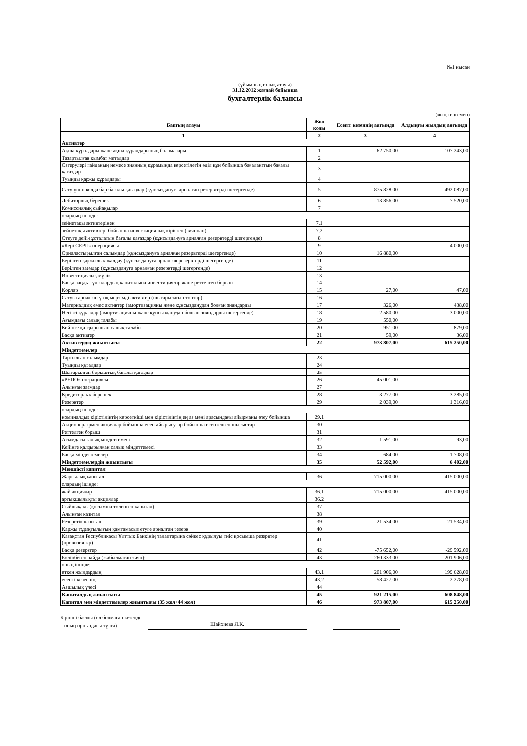№1 нысан
(ұйымның толық атауы)
31.12.2012 жағдай бойынша
бухгалтерлік балансы
(мың теңгемен)
| Баптың атауы | Жол коды | Есепті кезеңнің аяғында | Алдыңғы жылдың аяғында |
| --- | --- | --- | --- |
| 1 | 2 | 3 | 4 |
| Активтер | | | |
| Ақша құралдары және ақша құралдарының баламалары | 1 | 62 750,00 | 107 243,00 |
| Тазартылған қымбат металдар | 2 | | |
| Өзгерулері пайданың немесе зиянның құрамында көрсетілетін әділ құн бойынша бағаланатын бағалы қағаздар | 3 | | |
| Туынды қаржы құралдары | 4 | | |
| Сату үшін қолда бар бағалы қағаздар (құнсыздануға арналған резервтерді шегергенде) | 5 | 875 828,00 | 492 087,00 |
| Дебиторлық берешек | 6 | 13 856,00 | 7 520,00 |
| Комиссиялық сыйақылар | 7 | | |
| олардың ішінде: | | | |
| зейнетақы активтерінен | 7.1 | | |
| зейнетақы активтері бойынша инвестициялық кірістен (зияннан) | 7.2 | | |
| Өтеуге дейін ұсталатын бағалы қағаздар (құнсыздануға арналған резервтерді шегергенде) | 8 | | |
| «Кері СЕРП» операциясы | 9 | | 4 000,00 |
| Орналастырылған салымдар (құнсыздануға арналған резервтерді шегергенде) | 10 | 16 880,00 | |
| Берілген қаржылық жалдау (құнсыздануға арналған резервтерді шегергенде) | 11 | | |
| Берілген заемдар (құнсыздануға арналған резервтерді шегергенде) | 12 | | |
| Инвестициялық мүлік | 13 | | |
| Басқа заңды тұлғалардың капиталына инвестициялар және реттелген борыш | 14 | | |
| Қорлар | 15 | 27,00 | 47,00 |
| Сатуға арналған ұзақ мерзімді активтер (шығарылатын топтар) | 16 | | |
| Материалдық емес активтер (амортизацияны және құнсызданудан болған зияндарды | 17 | 326,00 | 438,00 |
| Негізгі құралдар (амортизацияны және құнсызданудан болған зияндарды шегергенде) | 18 | 2 580,00 | 3 000,00 |
| Ағымдағы салық талабы | 19 | 550,00 | |
| Кейінге қалдырылған салық талабы | 20 | 951,00 | 879,00 |
| Басқа активтер | 21 | 59,00 | 36,00 |
| Активтердің жиынтығы | 22 | 973 807,00 | 615 250,00 |
| Міндеттемелер | | | |
| Тартылған салымдар | 23 | | |
| Туынды құралдар | 24 | | |
| Шығарылған борыштық бағалы қағаздар | 25 | | |
| «РЕПО» операциясы | 26 | 45 001,00 | |
| Алынған заемдар | 27 | | |
| Кредиторлық берешек | 28 | 3 277,00 | 3 285,00 |
| Резервтер | 29 | 2 039,00 | 1 316,00 |
| олардың ішінде: | | | |
| номиналдық кірістіліктің көрсеткіші мен кірістіліктің ең аз мәні арасындағы айырманы өтеу бойынша | 29.1 | | |
| Акционерлермен акциялар бойынша есеп айырысулар бойынша есептелген шығыстар | 30 | | |
| Реттелген борыш | 31 | | |
| Ағымдағы салық міндеттемесі | 32 | 1 591,00 | 93,00 |
| Кейінге қалдырылған салық міндеттемесі | 33 | | |
| Басқа міндеттемелер | 34 | 684,00 | 1 708,00 |
| Міндеттемелердің жиынтығы | 35 | 52 592,00 | 6 402,00 |
| Меншікті капитал | | | |
| Жарғылық капитал | 36 | 715 000,00 | 415 000,00 |
| олардың ішінде: | | | |
| жай акциялар | 36.1 | 715 000,00 | 415 000,00 |
| артықшылықты акциялар | 36.2 | | |
| Сыйлықақы (қосымша төленген капитал) | 37 | | |
| Алынған капитал | 38 | | |
| Резервтік капитал | 39 | 21 534,00 | 21 534,00 |
| Қаржы тұрақтылығын қамтамасыз етуге арналған резерв | 40 | | |
| Қазақстан Республикасы Ұлттық Банкінің талаптарына сәйкес құрылуы тиіс қосымша резервтер (провизиялар) | 41 | | |
| Басқа резервтер | 42 | -75 652,00 | -29 592,00 |
| Бөлінбеген пайда (жабылмаған зиян): | 43 | 260 333,00 | 201 906,00 |
| оның ішінде: | | | |
| өткен жылдардың | 43.1 | 201 906,00 | 199 628,00 |
| есепті кезеңнің | 43.2 | 58 427,00 | 2 278,00 |
| Азшылық үлесі | 44 | | |
| Капиталдың жиынтығы | 45 | 921 215,00 | 608 848,00 |
| Капитал мен міндеттемелер жиынтығы (35 жол+44 жол) | 46 | 973 807,00 | 615 250,00 |
Бірінші басшы (ол болмаған кезеңде – оның орнындағы тұлға)
Шайхиева Л.К.